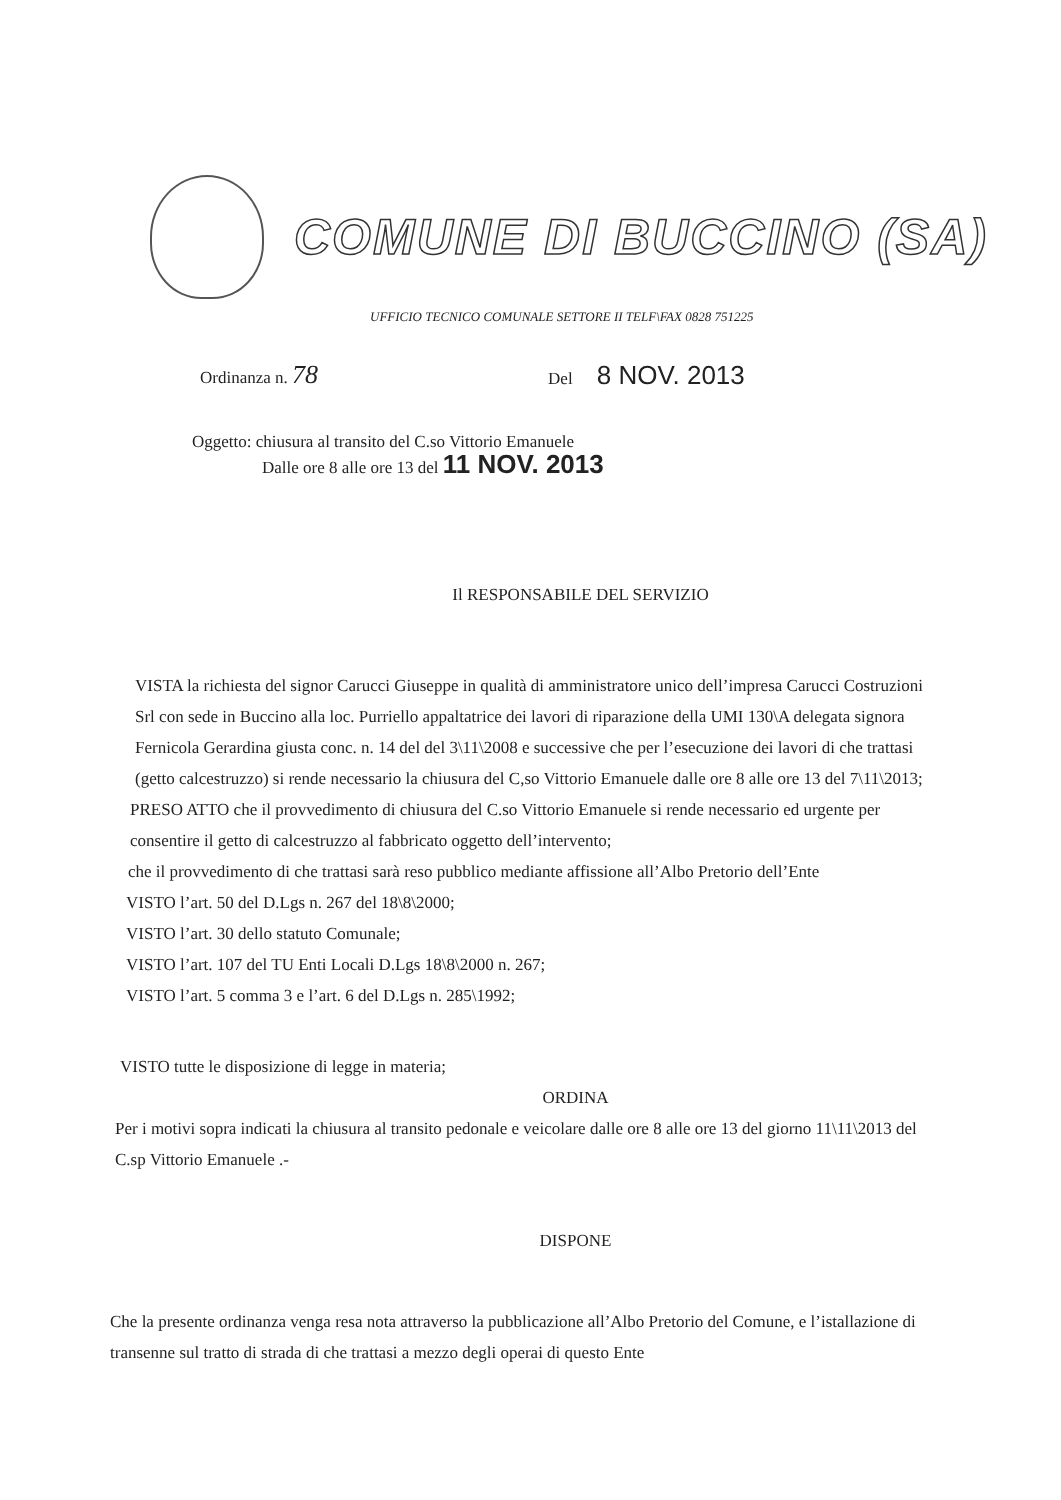COMUNE DI BUCCINO (SA)
UFFICIO TECNICO COMUNALE SETTORE II TELF\FAX 0828 751225
Ordinanza n. 78 Del 8 NOV. 2013
Oggetto: chiusura al transito del C.so Vittorio Emanuele
Dalle ore 8 alle ore 13 del 11 NOV. 2013
Il RESPONSABILE DEL SERVIZIO
VISTA la richiesta del signor Carucci Giuseppe in qualità di amministratore unico dell’impresa Carucci Costruzioni Srl con sede in Buccino alla loc. Purriello appaltatrice dei lavori di riparazione della UMI 130\A delegata signora Fernicola Gerardina giusta conc. n. 14 del del 3\11\2008 e successive che per l’esecuzione dei lavori di che trattasi (getto calcestruzzo) si rende necessario la chiusura del C,so Vittorio Emanuele dalle ore 8 alle ore 13 del 7\11\2013;
PRESO ATTO che il provvedimento di chiusura del C.so Vittorio Emanuele si rende necessario ed urgente per consentire il getto di calcestruzzo al fabbricato oggetto dell’intervento;
che il provvedimento di che trattasi sarà reso pubblico mediante affissione all’Albo Pretorio dell’Ente
VISTO l’art. 50 del D.Lgs n. 267 del 18\8\2000;
VISTO l’art. 30 dello statuto Comunale;
VISTO l’art. 107 del TU Enti Locali D.Lgs 18\8\2000 n. 267;
VISTO l’art. 5 comma 3 e l’art. 6 del D.Lgs n. 285\1992;
VISTO tutte le disposizione di legge in materia;
ORDINA
Per i motivi sopra indicati la chiusura al transito pedonale e veicolare dalle ore 8 alle ore 13 del giorno 11\11\2013 del C.sp Vittorio Emanuele .-
DISPONE
Che la presente ordinanza venga resa nota attraverso la pubblicazione all’Albo Pretorio del Comune, e l’istallazione di transenne sul tratto di strada di che trattasi a mezzo degli operai di questo Ente